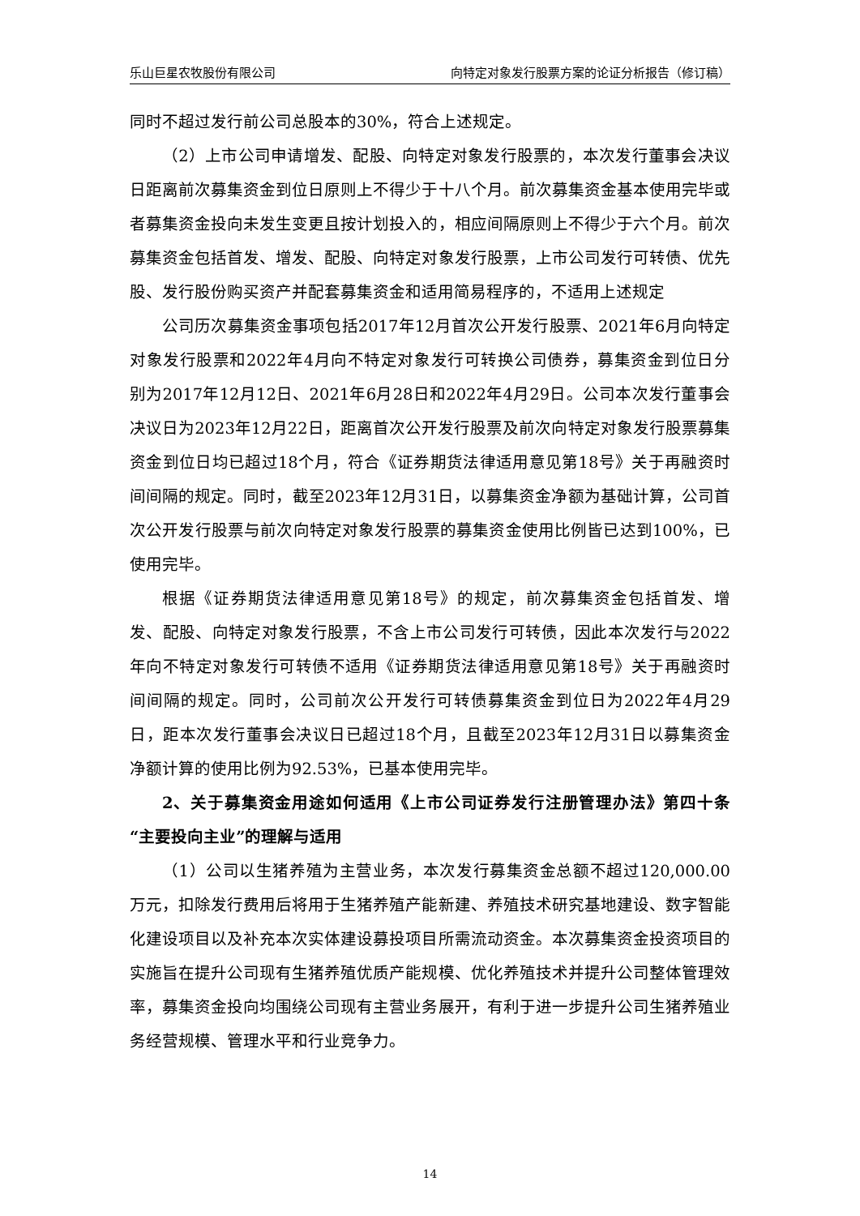乐山巨星农牧股份有限公司 向特定对象发行股票方案的论证分析报告（修订稿）
同时不超过发行前公司总股本的30%，符合上述规定。
（2）上市公司申请增发、配股、向特定对象发行股票的，本次发行董事会决议日距离前次募集资金到位日原则上不得少于十八个月。前次募集资金基本使用完毕或者募集资金投向未发生变更且按计划投入的，相应间隔原则上不得少于六个月。前次募集资金包括首发、增发、配股、向特定对象发行股票，上市公司发行可转债、优先股、发行股份购买资产并配套募集资金和适用简易程序的，不适用上述规定
公司历次募集资金事项包括2017年12月首次公开发行股票、2021年6月向特定对象发行股票和2022年4月向不特定对象发行可转换公司债券，募集资金到位日分别为2017年12月12日、2021年6月28日和2022年4月29日。公司本次发行董事会决议日为2023年12月22日，距离首次公开发行股票及前次向特定对象发行股票募集资金到位日均已超过18个月，符合《证券期货法律适用意见第18号》关于再融资时间间隔的规定。同时，截至2023年12月31日，以募集资金净额为基础计算，公司首次公开发行股票与前次向特定对象发行股票的募集资金使用比例皆已达到100%，已使用完毕。
根据《证券期货法律适用意见第18号》的规定，前次募集资金包括首发、增发、配股、向特定对象发行股票，不含上市公司发行可转债，因此本次发行与2022年向不特定对象发行可转债不适用《证券期货法律适用意见第18号》关于再融资时间间隔的规定。同时，公司前次公开发行可转债募集资金到位日为2022年4月29日，距本次发行董事会决议日已超过18个月，且截至2023年12月31日以募集资金净额计算的使用比例为92.53%，已基本使用完毕。
2、关于募集资金用途如何适用《上市公司证券发行注册管理办法》第四十条“主要投向主业”的理解与适用
（1）公司以生猪养殖为主营业务，本次发行募集资金总额不超过120,000.00万元，扣除发行费用后将用于生猪养殖产能新建、养殖技术研究基地建设、数字智能化建设项目以及补充本次实体建设募投项目所需流动资金。本次募集资金投资项目的实施旨在提升公司现有生猪养殖优质产能规模、优化养殖技术并提升公司整体管理效率，募集资金投向均围绕公司现有主营业务展开，有利于进一步提升公司生猪养殖业务经营规模、管理水平和行业竞争力。
14